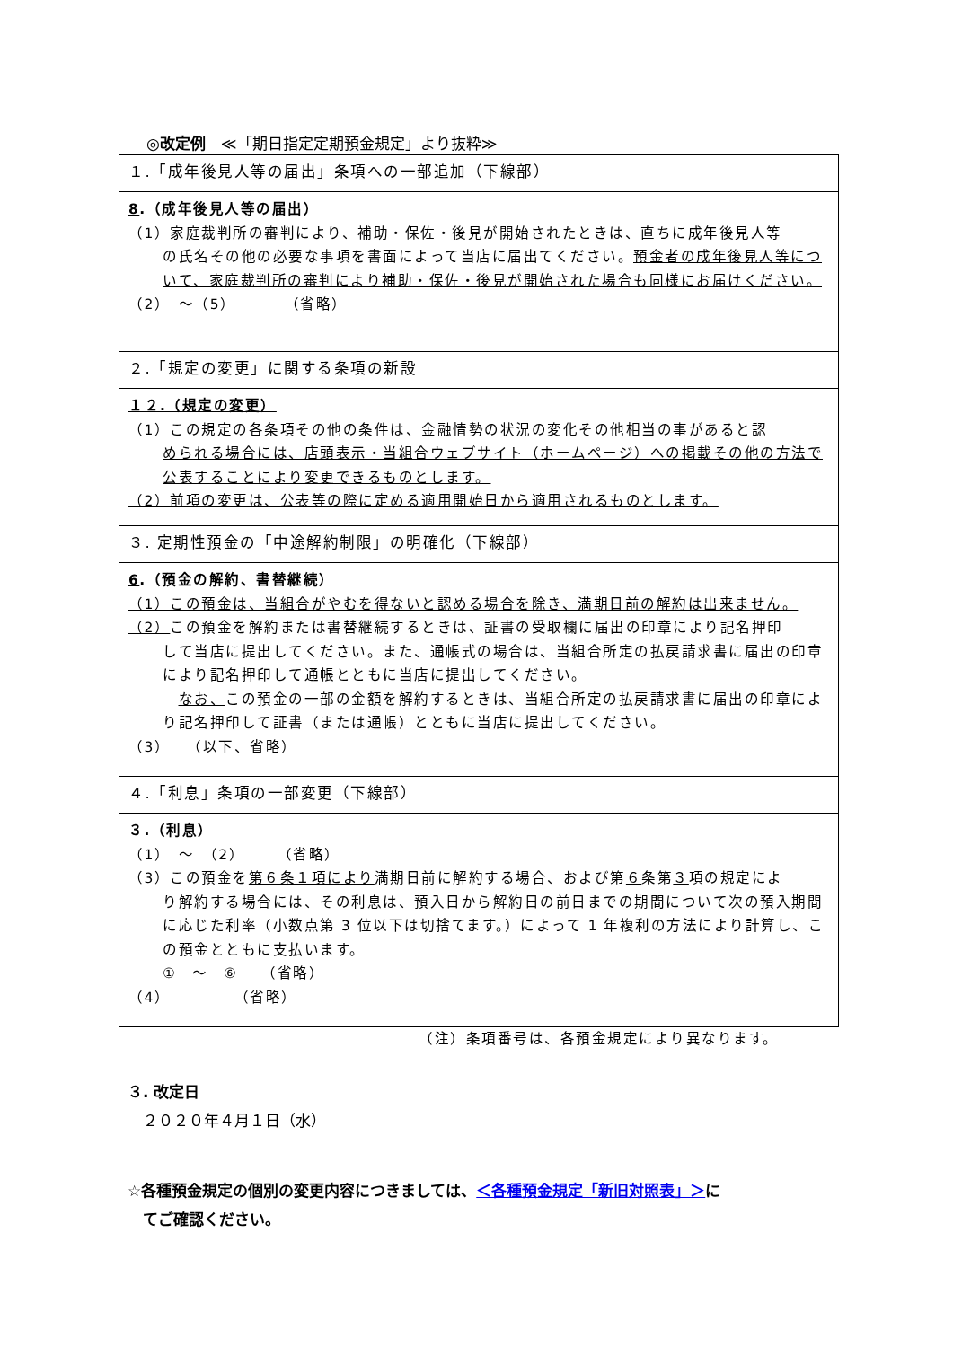◎改定例　≪「期日指定定期預金規定」より抜粋≫
| １.「成年後見人等の届出」条項への一部追加（下線部） |
| 8 .（成年後見人等の届出） （1）家庭裁判所の審判により、補助・保佐・後見が開始されたときは、直ちに成年後見人等 の氏名その他の必要な事項を書面によって当店に届出てください。 預金者の成年後見人等について、家庭裁判所の審判により補助・保佐・後見が開始された場合も同様にお届けください。 （2） ～（5） （省略） |
| ２.「規定の変更」に関する条項の新設 |
| １２.（規定の変更） （1）この規定の各条項その他の条件は、金融情勢の状況の変化その他相当の事があると認 められる場合には、店頭表示・当組合ウェブサイト（ホームページ）への掲載その他の方法で公表することにより変更できるものとします。 （2）前項の変更は、公表等の際に定める適用開始日から適用されるものとします。 |
| ３. 定期性預金の「中途解約制限」の明確化（下線部） |
| 6 .（預金の解約、書替継続） （1）この預金は、当組合がやむを得ないと認める場合を除き、満期日前の解約は出来ません。 （2） この預金を解約または書替継続するときは、証書の受取欄に届出の印章により記名押印 して当店に提出してください。また、通帳式の場合は、当組合所定の払戻請求書に届出の印章により記名押印して通帳とともに当店に提出してください。 なお、 この預金の一部の金額を解約するときは、当組合所定の払戻請求書に届出の印章により記名押印して証書（または通帳）とともに当店に提出してください。 （3） （以下、省略） |
| ４.「利息」条項の一部変更（下線部） |
| ３.（利息） （1） ～ （2） （省略） （3）この預金を 第６条１項により 満期日前に解約する場合、および第 ６ 条第 ３ 項の規定によ り解約する場合には、その利息は、預入日から解約日の前日までの期間について次の預入期間に応じた利率（小数点第 3 位以下は切捨てます。）によって 1 年複利の方法により計算し、この預金とともに支払います。 ① ～ ⑥ （省略） （4） （省略） |
（注）条項番号は、各預金規定により異なります。
３. 改定日
　２０２０年４月１日（水）
☆各種預金規定の個別の変更内容につきましては、＜各種預金規定「新旧対照表」＞に
　てご確認ください。